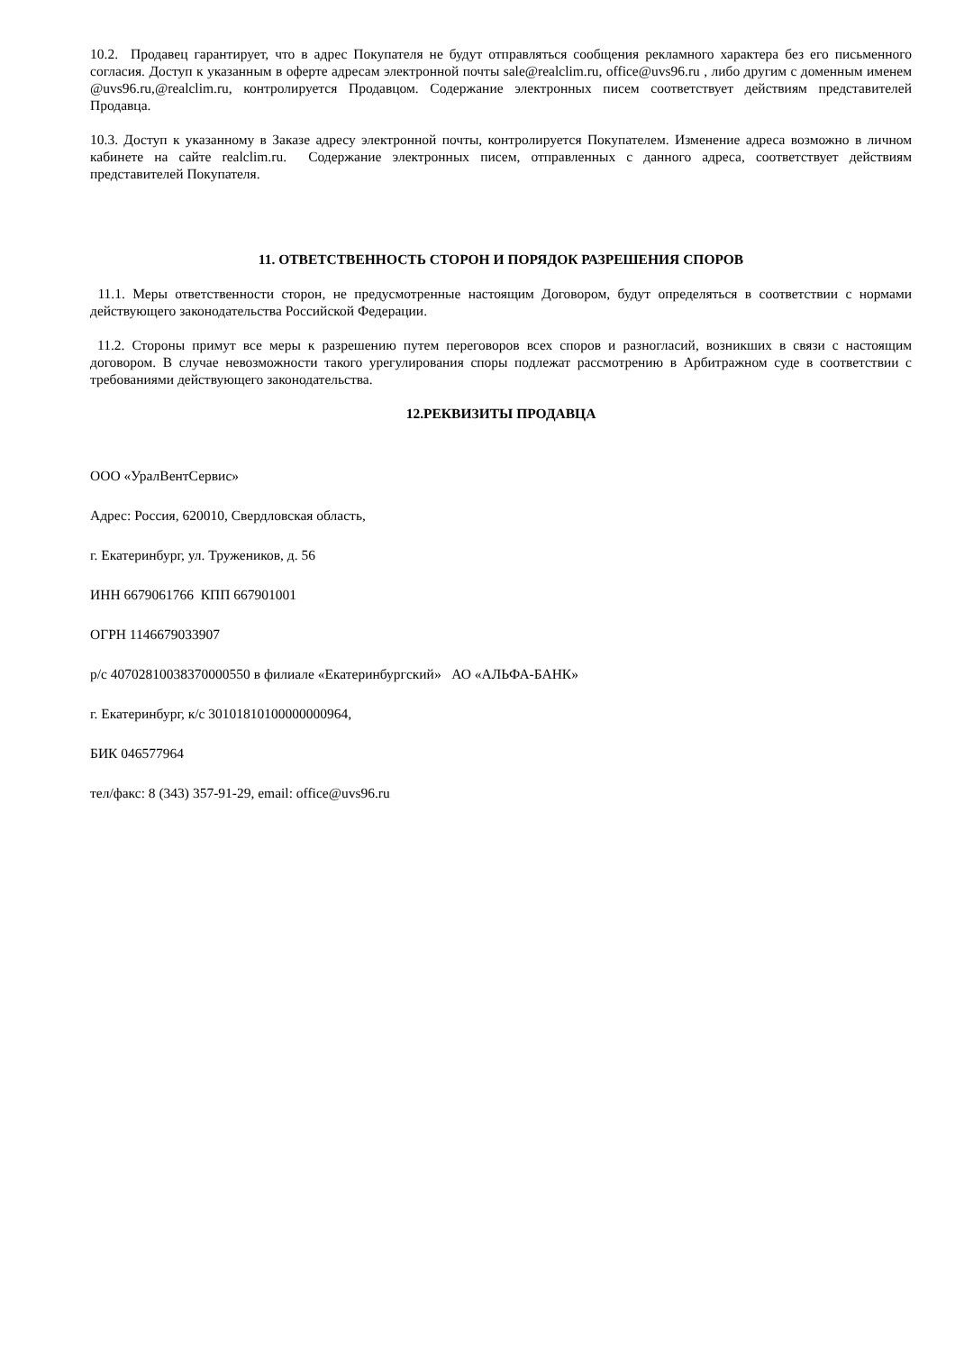10.2. Продавец гарантирует, что в адрес Покупателя не будут отправляться сообщения рекламного характера без его письменного согласия. Доступ к указанным в оферте адресам электронной почты sale@realclim.ru, office@uvs96.ru , либо другим с доменным именем @uvs96.ru,@realclim.ru, контролируется Продавцом. Содержание электронных писем соответствует действиям представителей Продавца.
10.3. Доступ к указанному в Заказе адресу электронной почты, контролируется Покупателем. Изменение адреса возможно в личном кабинете на сайте realclim.ru. Содержание электронных писем, отправленных с данного адреса, соответствует действиям представителей Покупателя.
11. ОТВЕТСТВЕННОСТЬ СТОРОН И ПОРЯДОК РАЗРЕШЕНИЯ СПОРОВ
11.1. Меры ответственности сторон, не предусмотренные настоящим Договором, будут определяться в соответствии с нормами действующего законодательства Российской Федерации.
11.2. Стороны примут все меры к разрешению путем переговоров всех споров и разногласий, возникших в связи с настоящим договором. В случае невозможности такого урегулирования споры подлежат рассмотрению в Арбитражном суде в соответствии с требованиями действующего законодательства.
12.РЕКВИЗИТЫ ПРОДАВЦА
ООО «УралВентСервис»
Адрес: Россия, 620010, Свердловская область,
г. Екатеринбург, ул. Тружеников, д. 56
ИНН 6679061766 КПП 667901001
ОГРН 1146679033907
р/с 40702810038370000550 в филиале «Екатеринбургский» АО «АЛЬФА-БАНК»
г. Екатеринбург, к/с 30101810100000000964,
БИК 046577964
тел/факс: 8 (343) 357-91-29, email: office@uvs96.ru